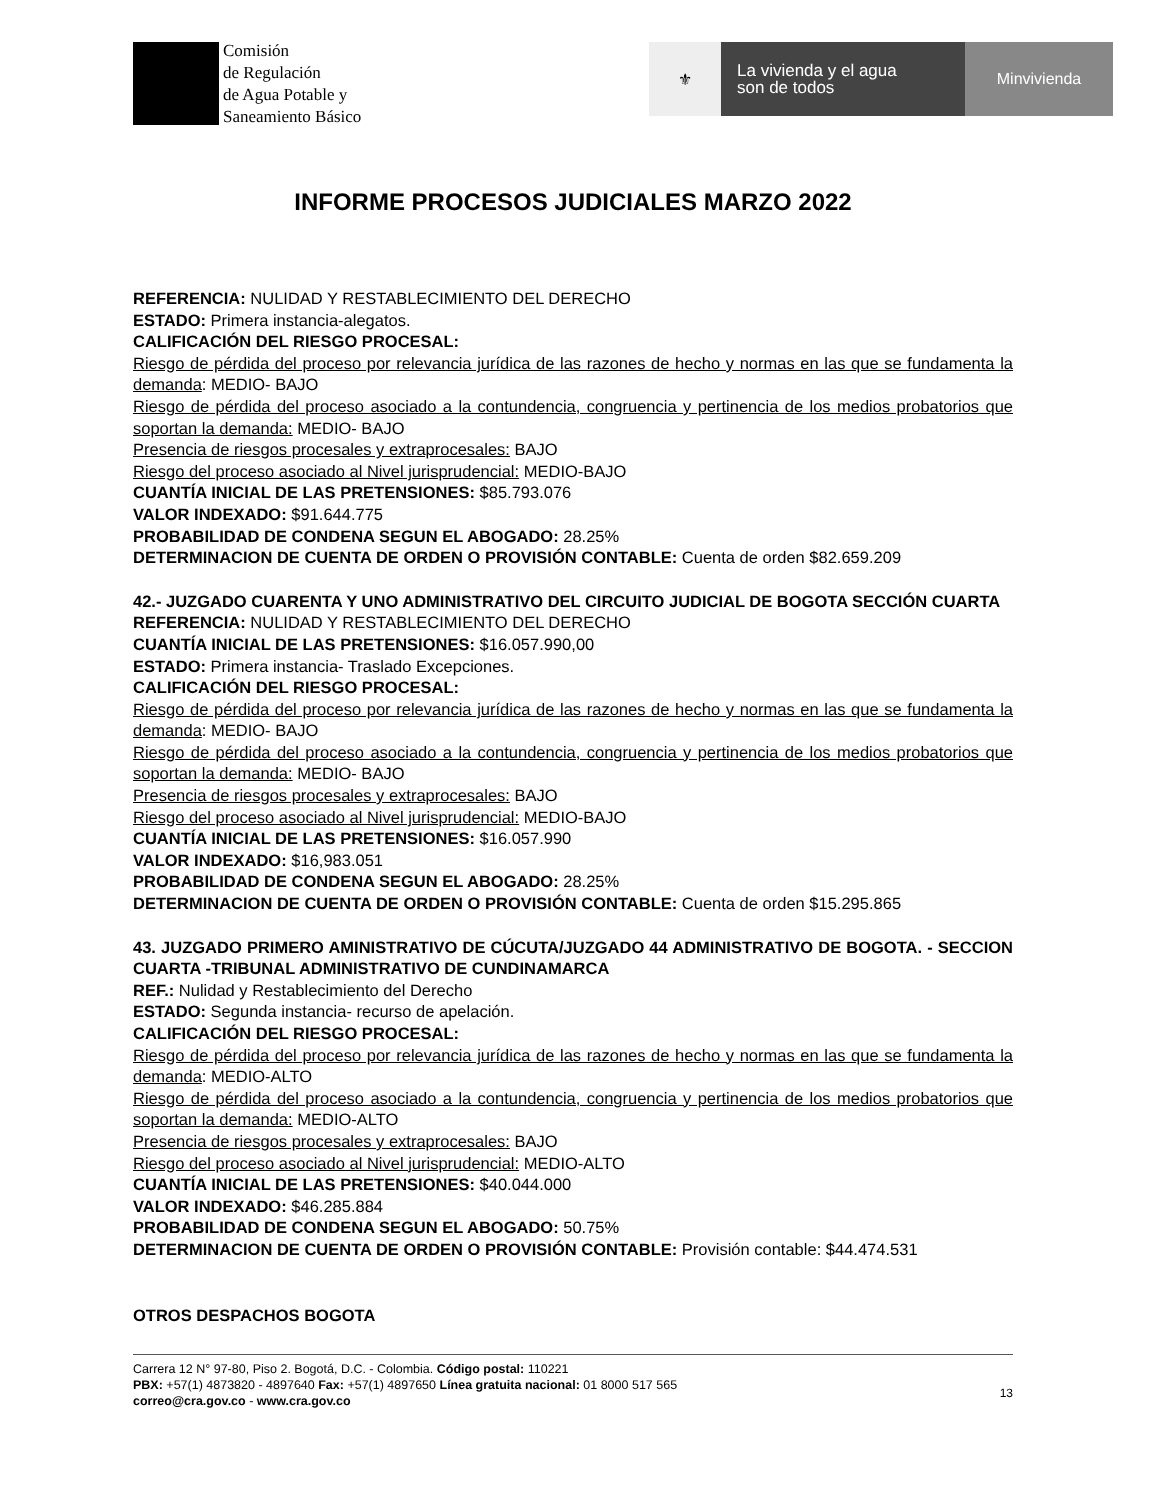Comisión
de Regulación
de Agua Potable y
Saneamiento Básico
⚜
La vivienda y el agua
son de todos
Minvivienda
INFORME PROCESOS JUDICIALES MARZO 2022
REFERENCIA: NULIDAD Y RESTABLECIMIENTO DEL DERECHO
ESTADO: Primera instancia-alegatos.
CALIFICACIÓN DEL RIESGO PROCESAL:
Riesgo de pérdida del proceso por relevancia jurídica de las razones de hecho y normas en las que se fundamenta la demanda: MEDIO- BAJO
Riesgo de pérdida del proceso asociado a la contundencia, congruencia y pertinencia de los medios probatorios que soportan la demanda: MEDIO- BAJO
Presencia de riesgos procesales y extraprocesales: BAJO
Riesgo del proceso asociado al Nivel jurisprudencial: MEDIO-BAJO
CUANTÍA INICIAL DE LAS PRETENSIONES: $85.793.076
VALOR INDEXADO: $91.644.775
PROBABILIDAD DE CONDENA SEGUN EL ABOGADO: 28.25%
DETERMINACION DE CUENTA DE ORDEN O PROVISIÓN CONTABLE: Cuenta de orden $82.659.209
42.- JUZGADO CUARENTA Y UNO ADMINISTRATIVO DEL CIRCUITO JUDICIAL DE BOGOTA SECCIÓN CUARTA
REFERENCIA: NULIDAD Y RESTABLECIMIENTO DEL DERECHO
CUANTÍA INICIAL DE LAS PRETENSIONES: $16.057.990,00
ESTADO: Primera instancia- Traslado Excepciones.
CALIFICACIÓN DEL RIESGO PROCESAL:
Riesgo de pérdida del proceso por relevancia jurídica de las razones de hecho y normas en las que se fundamenta la demanda: MEDIO- BAJO
Riesgo de pérdida del proceso asociado a la contundencia, congruencia y pertinencia de los medios probatorios que soportan la demanda: MEDIO- BAJO
Presencia de riesgos procesales y extraprocesales: BAJO
Riesgo del proceso asociado al Nivel jurisprudencial: MEDIO-BAJO
CUANTÍA INICIAL DE LAS PRETENSIONES: $16.057.990
VALOR INDEXADO: $16,983.051
PROBABILIDAD DE CONDENA SEGUN EL ABOGADO: 28.25%
DETERMINACION DE CUENTA DE ORDEN O PROVISIÓN CONTABLE: Cuenta de orden $15.295.865
43. JUZGADO PRIMERO AMINISTRATIVO DE CÚCUTA/JUZGADO 44 ADMINISTRATIVO DE BOGOTA. - SECCION CUARTA -TRIBUNAL ADMINISTRATIVO DE CUNDINAMARCA
REF.: Nulidad y Restablecimiento del Derecho
ESTADO: Segunda instancia- recurso de apelación.
CALIFICACIÓN DEL RIESGO PROCESAL:
Riesgo de pérdida del proceso por relevancia jurídica de las razones de hecho y normas en las que se fundamenta la demanda: MEDIO-ALTO
Riesgo de pérdida del proceso asociado a la contundencia, congruencia y pertinencia de los medios probatorios que soportan la demanda: MEDIO-ALTO
Presencia de riesgos procesales y extraprocesales: BAJO
Riesgo del proceso asociado al Nivel jurisprudencial: MEDIO-ALTO
CUANTÍA INICIAL DE LAS PRETENSIONES: $40.044.000
VALOR INDEXADO: $46.285.884
PROBABILIDAD DE CONDENA SEGUN EL ABOGADO: 50.75%
DETERMINACION DE CUENTA DE ORDEN O PROVISIÓN CONTABLE: Provisión contable: $44.474.531
OTROS DESPACHOS BOGOTA
Carrera 12 N° 97-80, Piso 2. Bogotá, D.C. - Colombia. Código postal: 110221
PBX: +57(1) 4873820 - 4897640 Fax: +57(1) 4897650 Línea gratuita nacional: 01 8000 517 565
correo@cra.gov.co - www.cra.gov.co
13